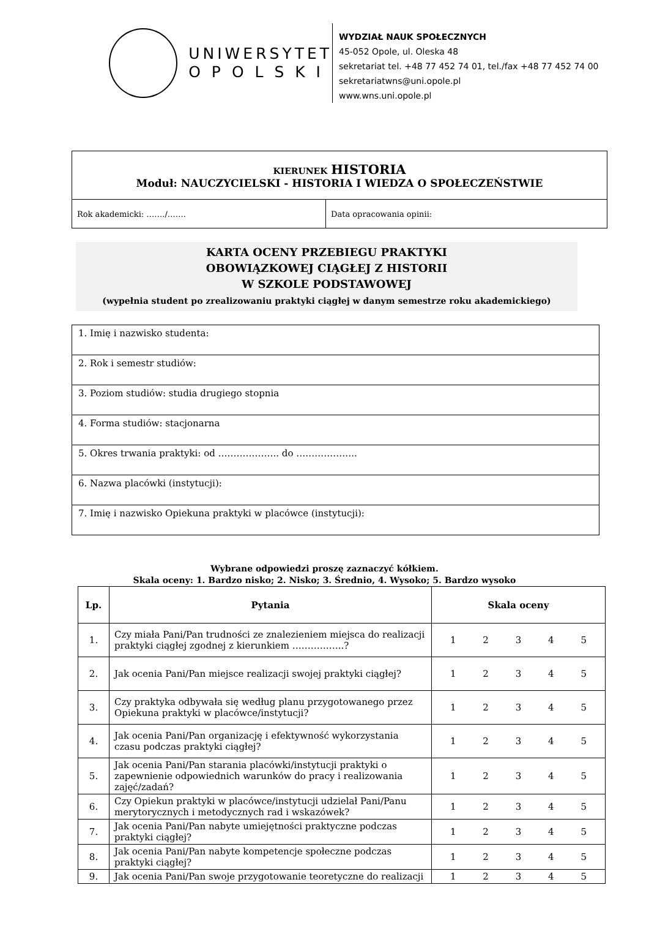UNIWERSYTET
O P O L S K I
WYDZIAŁ NAUK SPOŁECZNYCH
45-052 Opole, ul. Oleska 48
sekretariat tel. +48 77 452 74 01, tel./fax +48 77 452 74 00
sekretariatwns@uni.opole.pl
www.wns.uni.opole.pl
| KIERUNEK HISTORIA Moduł: NAUCZYCIELSKI - HISTORIA I WIEDZA O SPOŁECZEŃSTWIE | |
| Rok akademicki: ……./……. | Data opracowania opinii: |
KARTA OCENY PRZEBIEGU PRAKTYKI
OBOWIĄZKOWEJ CIĄGŁEJ Z HISTORII
W SZKOLE PODSTAWOWEJ
(wypełnia student po zrealizowaniu praktyki ciągłej w danym semestrze roku akademickiego)
| 1. Imię i nazwisko studenta: |
| 2. Rok i semestr studiów: |
| 3. Poziom studiów: studia drugiego stopnia |
| 4. Forma studiów: stacjonarna |
| 5. Okres trwania praktyki: od ……………….. do ……………….. |
| 6. Nazwa placówki (instytucji): |
| 7. Imię i nazwisko Opiekuna praktyki w placówce (instytucji): |
Wybrane odpowiedzi proszę zaznaczyć kółkiem.
Skala oceny: 1. Bardzo nisko; 2. Nisko; 3. Średnio, 4. Wysoko; 5. Bardzo wysoko
| Lp. | Pytania | Skala oceny |
| --- | --- | --- |
| 1. | Czy miała Pani/Pan trudności ze znalezieniem miejsca do realizacji praktyki ciągłej zgodnej z kierunkiem ……………..? | 1 2 3 4 5 |
| 2. | Jak ocenia Pani/Pan miejsce realizacji swojej praktyki ciągłej? | 1 2 3 4 5 |
| 3. | Czy praktyka odbywała się według planu przygotowanego przez Opiekuna praktyki w placówce/instytucji? | 1 2 3 4 5 |
| 4. | Jak ocenia Pani/Pan organizację i efektywność wykorzystania czasu podczas praktyki ciągłej? | 1 2 3 4 5 |
| 5. | Jak ocenia Pani/Pan starania placówki/instytucji praktyki o zapewnienie odpowiednich warunków do pracy i realizowania zajęć/zadań? | 1 2 3 4 5 |
| 6. | Czy Opiekun praktyki w placówce/instytucji udzielał Pani/Panu merytorycznych i metodycznych rad i wskazówek? | 1 2 3 4 5 |
| 7. | Jak ocenia Pani/Pan nabyte umiejętności praktyczne podczas praktyki ciągłej? | 1 2 3 4 5 |
| 8. | Jak ocenia Pani/Pan nabyte kompetencje społeczne podczas praktyki ciągłej? | 1 2 3 4 5 |
| 9. | Jak ocenia Pani/Pan swoje przygotowanie teoretyczne do realizacji | 1 2 3 4 5 |